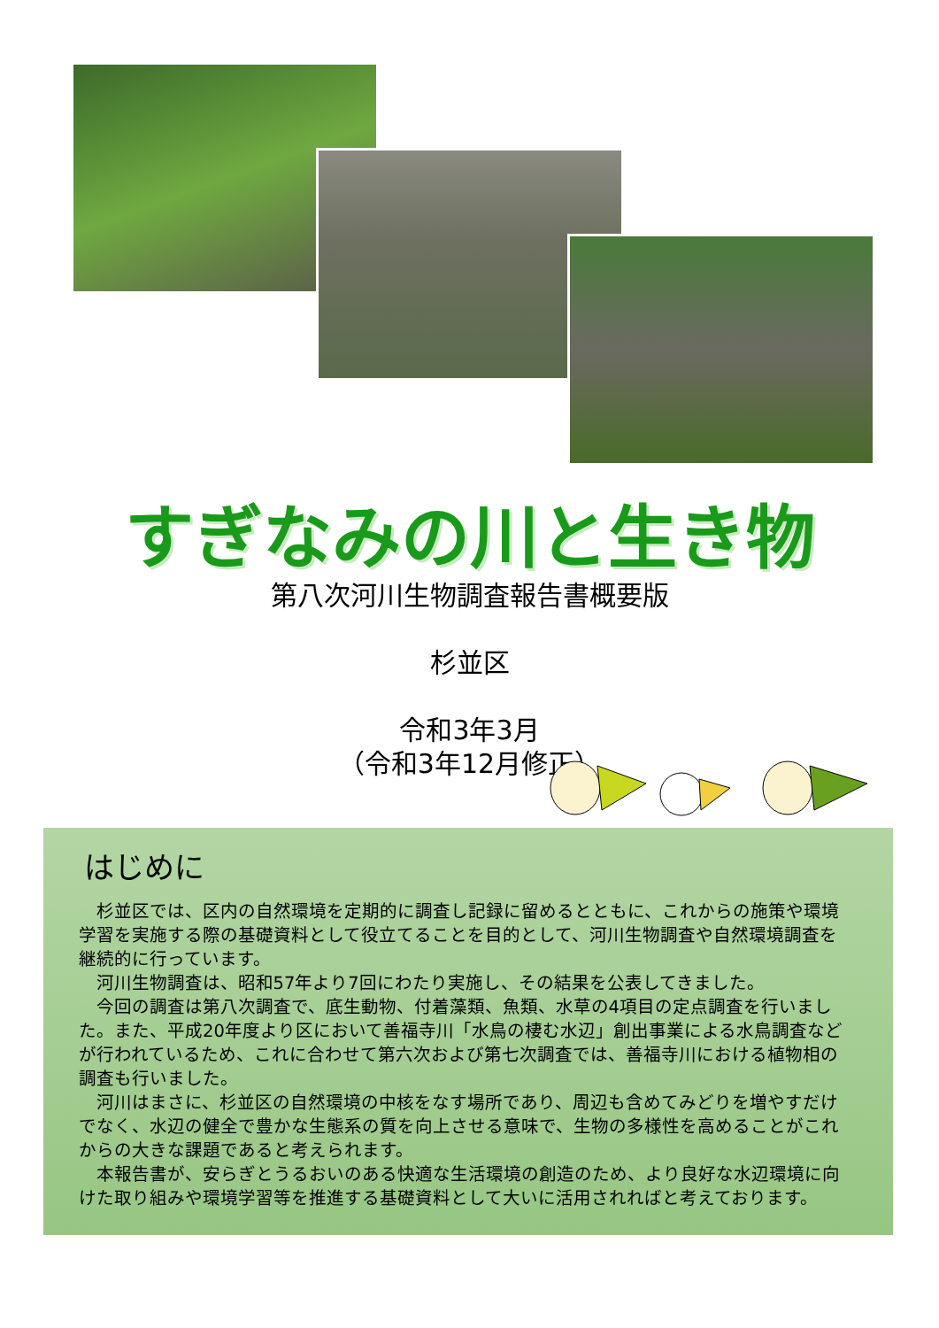すぎなみの川と生き物
第八次河川生物調査報告書概要版
杉並区
令和3年3月
（令和3年12月修正）
はじめに
杉並区では、区内の自然環境を定期的に調査し記録に留めるとともに、これからの施策や環境学習を実施する際の基礎資料として役立てることを目的として、河川生物調査や自然環境調査を継続的に行っています。
河川生物調査は、昭和57年より7回にわたり実施し、その結果を公表してきました。
今回の調査は第八次調査で、底生動物、付着藻類、魚類、水草の4項目の定点調査を行いました。また、平成20年度より区において善福寺川「水鳥の棲む水辺」創出事業による水鳥調査などが行われているため、これに合わせて第六次および第七次調査では、善福寺川における植物相の調査も行いました。
河川はまさに、杉並区の自然環境の中核をなす場所であり、周辺も含めてみどりを増やすだけでなく、水辺の健全で豊かな生態系の質を向上させる意味で、生物の多様性を高めることがこれからの大きな課題であると考えられます。
本報告書が、安らぎとうるおいのある快適な生活環境の創造のため、より良好な水辺環境に向けた取り組みや環境学習等を推進する基礎資料として大いに活用されればと考えております。